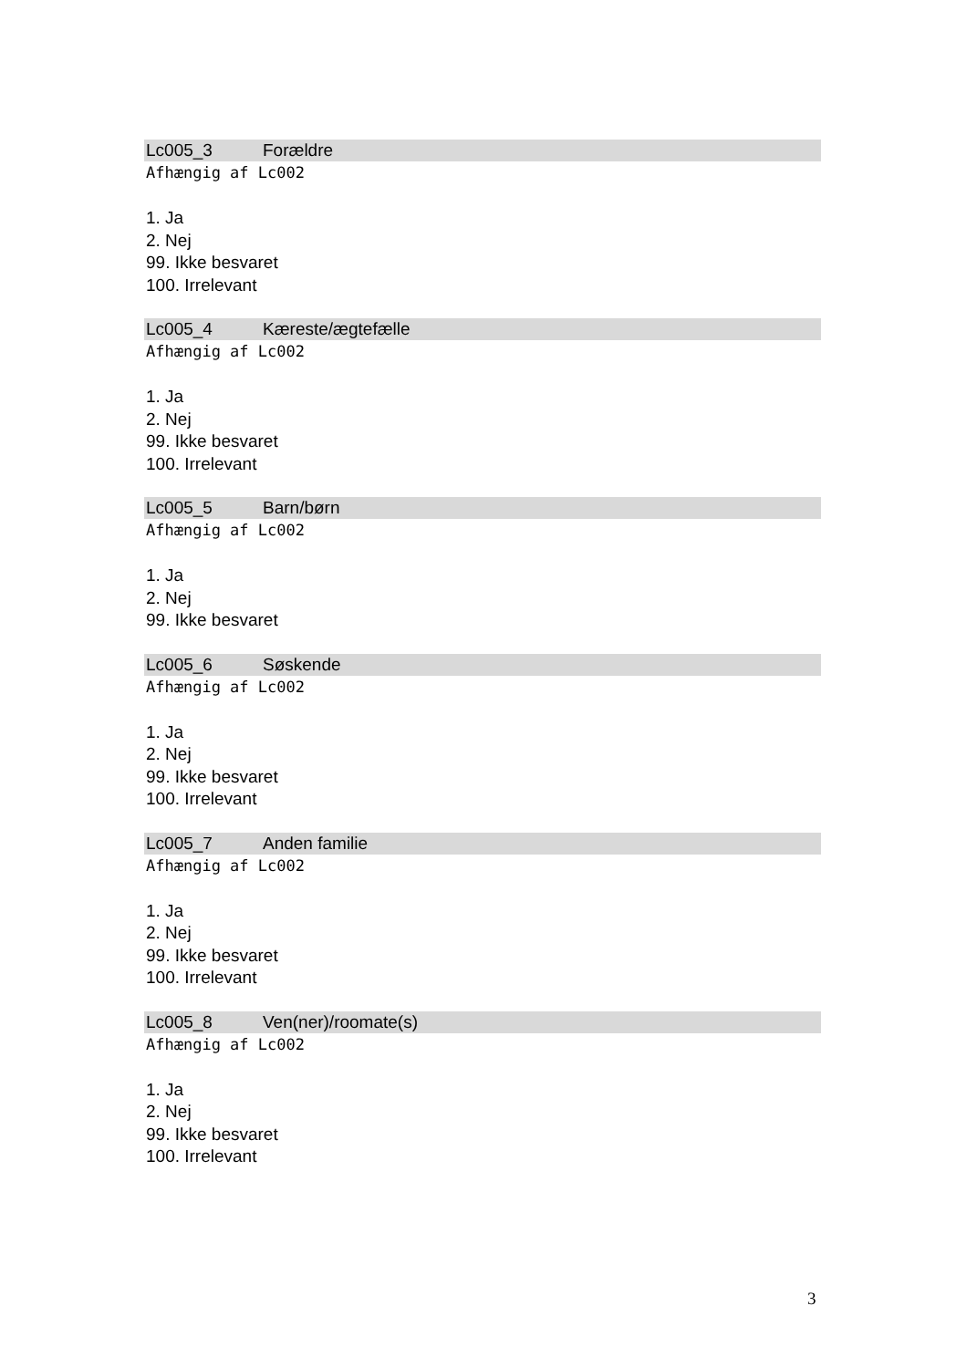Lc005_3 Forældre
Afhængig af Lc002
1. Ja
2. Nej
99. Ikke besvaret
100. Irrelevant
Lc005_4 Kæreste/ægtefælle
Afhængig af Lc002
1. Ja
2. Nej
99. Ikke besvaret
100. Irrelevant
Lc005_5 Barn/børn
Afhængig af Lc002
1. Ja
2. Nej
99. Ikke besvaret
Lc005_6 Søskende
Afhængig af Lc002
1. Ja
2. Nej
99. Ikke besvaret
100. Irrelevant
Lc005_7 Anden familie
Afhængig af Lc002
1. Ja
2. Nej
99. Ikke besvaret
100. Irrelevant
Lc005_8 Ven(ner)/roomate(s)
Afhængig af Lc002
1. Ja
2. Nej
99. Ikke besvaret
100. Irrelevant
3